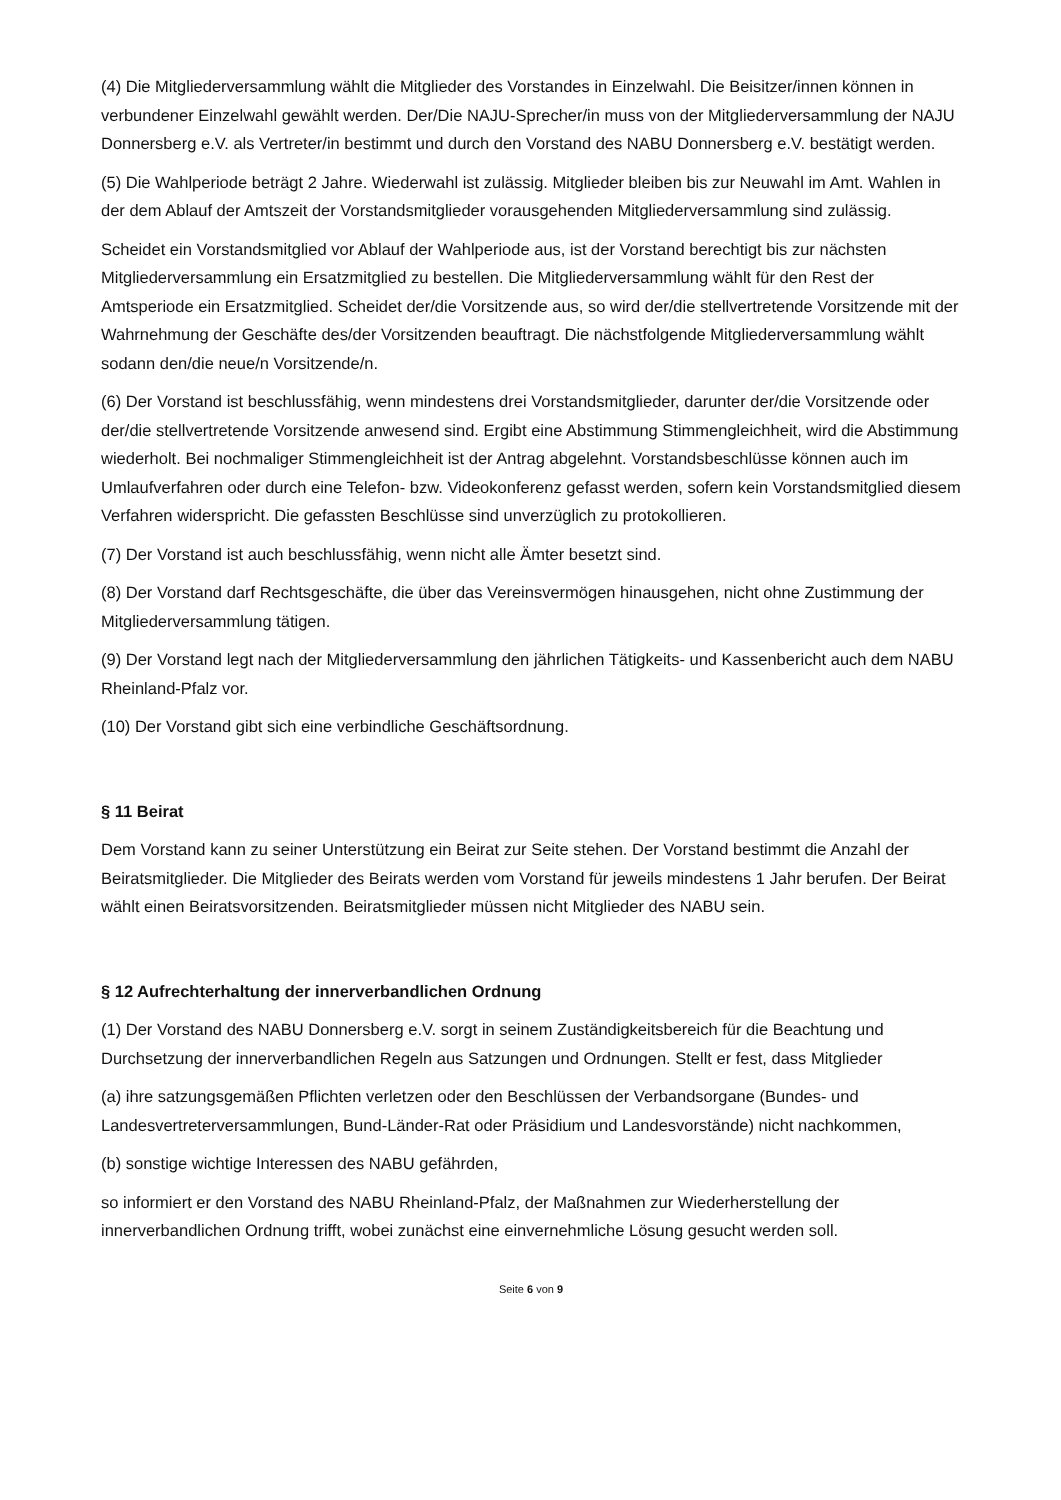(4) Die Mitgliederversammlung wählt die Mitglieder des Vorstandes in Einzelwahl. Die Beisitzer/innen können in verbundener Einzelwahl gewählt werden. Der/Die NAJU-Sprecher/in muss von der Mitgliederversammlung der NAJU Donnersberg e.V. als Vertreter/in bestimmt und durch den Vorstand des NABU Donnersberg e.V. bestätigt werden.
(5) Die Wahlperiode beträgt 2 Jahre. Wiederwahl ist zulässig. Mitglieder bleiben bis zur Neuwahl im Amt. Wahlen in der dem Ablauf der Amtszeit der Vorstandsmitglieder vorausgehenden Mitgliederversammlung sind zulässig.
Scheidet ein Vorstandsmitglied vor Ablauf der Wahlperiode aus, ist der Vorstand berechtigt bis zur nächsten Mitgliederversammlung ein Ersatzmitglied zu bestellen. Die Mitgliederversammlung wählt für den Rest der Amtsperiode ein Ersatzmitglied. Scheidet der/die Vorsitzende aus, so wird der/die stellvertretende Vorsitzende mit der Wahrnehmung der Geschäfte des/der Vorsitzenden beauftragt. Die nächstfolgende Mitgliederversammlung wählt sodann den/die neue/n Vorsitzende/n.
(6) Der Vorstand ist beschlussfähig, wenn mindestens drei Vorstandsmitglieder, darunter der/die Vorsitzende oder der/die stellvertretende Vorsitzende anwesend sind. Ergibt eine Abstimmung Stimmengleichheit, wird die Abstimmung wiederholt. Bei nochmaliger Stimmengleichheit ist der Antrag abgelehnt. Vorstandsbeschlüsse können auch im Umlaufverfahren oder durch eine Telefon- bzw. Videokonferenz gefasst werden, sofern kein Vorstandsmitglied diesem Verfahren widerspricht. Die gefassten Beschlüsse sind unverzüglich zu protokollieren.
(7) Der Vorstand ist auch beschlussfähig, wenn nicht alle Ämter besetzt sind.
(8) Der Vorstand darf Rechtsgeschäfte, die über das Vereinsvermögen hinausgehen, nicht ohne Zustimmung der Mitgliederversammlung tätigen.
(9) Der Vorstand legt nach der Mitgliederversammlung den jährlichen Tätigkeits- und Kassenbericht auch dem NABU Rheinland-Pfalz vor.
(10) Der Vorstand gibt sich eine verbindliche Geschäftsordnung.
§ 11 Beirat
Dem Vorstand kann zu seiner Unterstützung ein Beirat zur Seite stehen. Der Vorstand bestimmt die Anzahl der Beiratsmitglieder. Die Mitglieder des Beirats werden vom Vorstand für jeweils mindestens 1 Jahr berufen. Der Beirat wählt einen Beiratsvorsitzenden. Beiratsmitglieder müssen nicht Mitglieder des NABU sein.
§ 12 Aufrechterhaltung der innerverbandlichen Ordnung
(1) Der Vorstand des NABU Donnersberg e.V. sorgt in seinem Zuständigkeitsbereich für die Beachtung und Durchsetzung der innerverbandlichen Regeln aus Satzungen und Ordnungen. Stellt er fest, dass Mitglieder
(a) ihre satzungsgemäßen Pflichten verletzen oder den Beschlüssen der Verbandsorgane (Bundes- und Landesvertreterversammlungen, Bund-Länder-Rat oder Präsidium und Landesvorstände) nicht nachkommen,
(b) sonstige wichtige Interessen des NABU gefährden,
so informiert er den Vorstand des NABU Rheinland-Pfalz, der Maßnahmen zur Wiederherstellung der innerverbandlichen Ordnung trifft, wobei zunächst eine einvernehmliche Lösung gesucht werden soll.
Seite 6 von 9